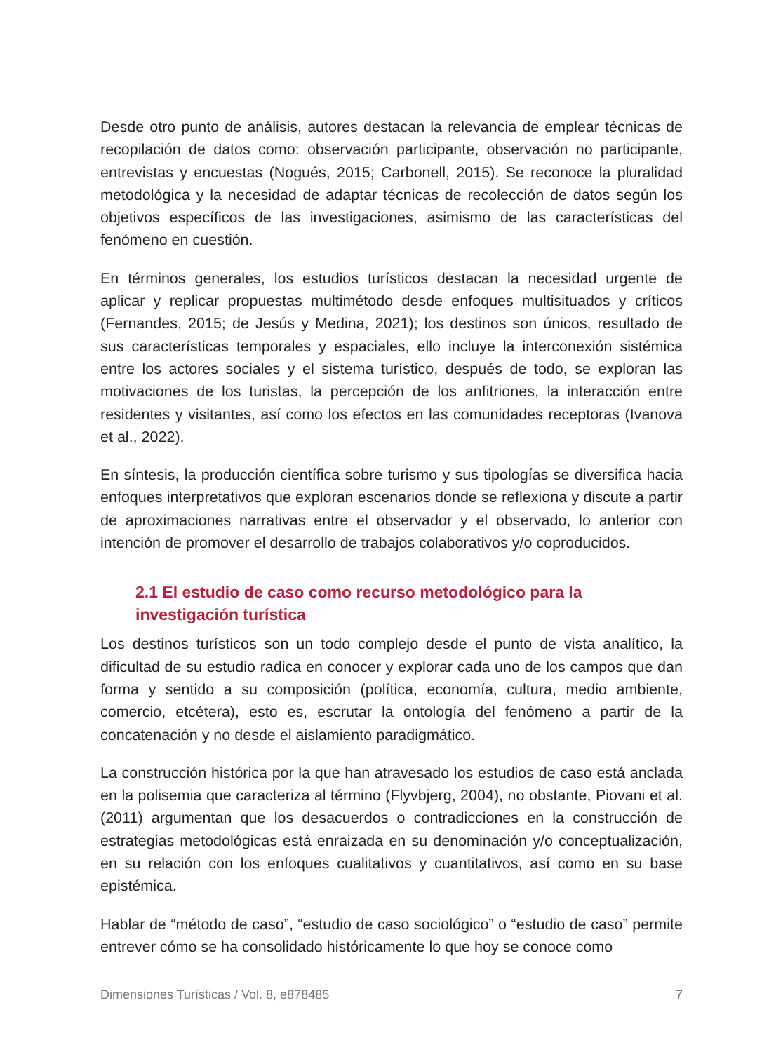Desde otro punto de análisis, autores destacan la relevancia de emplear técnicas de recopilación de datos como: observación participante, observación no participante, entrevistas y encuestas (Nogués, 2015; Carbonell, 2015). Se reconoce la pluralidad metodológica y la necesidad de adaptar técnicas de recolección de datos según los objetivos específicos de las investigaciones, asimismo de las características del fenómeno en cuestión.
En términos generales, los estudios turísticos destacan la necesidad urgente de aplicar y replicar propuestas multimétodo desde enfoques multisituados y críticos (Fernandes, 2015; de Jesús y Medina, 2021); los destinos son únicos, resultado de sus características temporales y espaciales, ello incluye la interconexión sistémica entre los actores sociales y el sistema turístico, después de todo, se exploran las motivaciones de los turistas, la percepción de los anfitriones, la interacción entre residentes y visitantes, así como los efectos en las comunidades receptoras (Ivanova et al., 2022).
En síntesis, la producción científica sobre turismo y sus tipologías se diversifica hacia enfoques interpretativos que exploran escenarios donde se reflexiona y discute a partir de aproximaciones narrativas entre el observador y el observado, lo anterior con intención de promover el desarrollo de trabajos colaborativos y/o coproducidos.
2.1 El estudio de caso como recurso metodológico para la
investigación turística
Los destinos turísticos son un todo complejo desde el punto de vista analítico, la dificultad de su estudio radica en conocer y explorar cada uno de los campos que dan forma y sentido a su composición (política, economía, cultura, medio ambiente, comercio, etcétera), esto es, escrutar la ontología del fenómeno a partir de la concatenación y no desde el aislamiento paradigmático.
La construcción histórica por la que han atravesado los estudios de caso está anclada en la polisemia que caracteriza al término (Flyvbjerg, 2004), no obstante, Piovani et al. (2011) argumentan que los desacuerdos o contradicciones en la construcción de estrategias metodológicas está enraizada en su denominación y/o conceptualización, en su relación con los enfoques cualitativos y cuantitativos, así como en su base epistémica.
Hablar de “método de caso”, “estudio de caso sociológico” o “estudio de caso” permite entrever cómo se ha consolidado históricamente lo que hoy se conoce como
Dimensiones Turísticas / Vol. 8, e878485 7